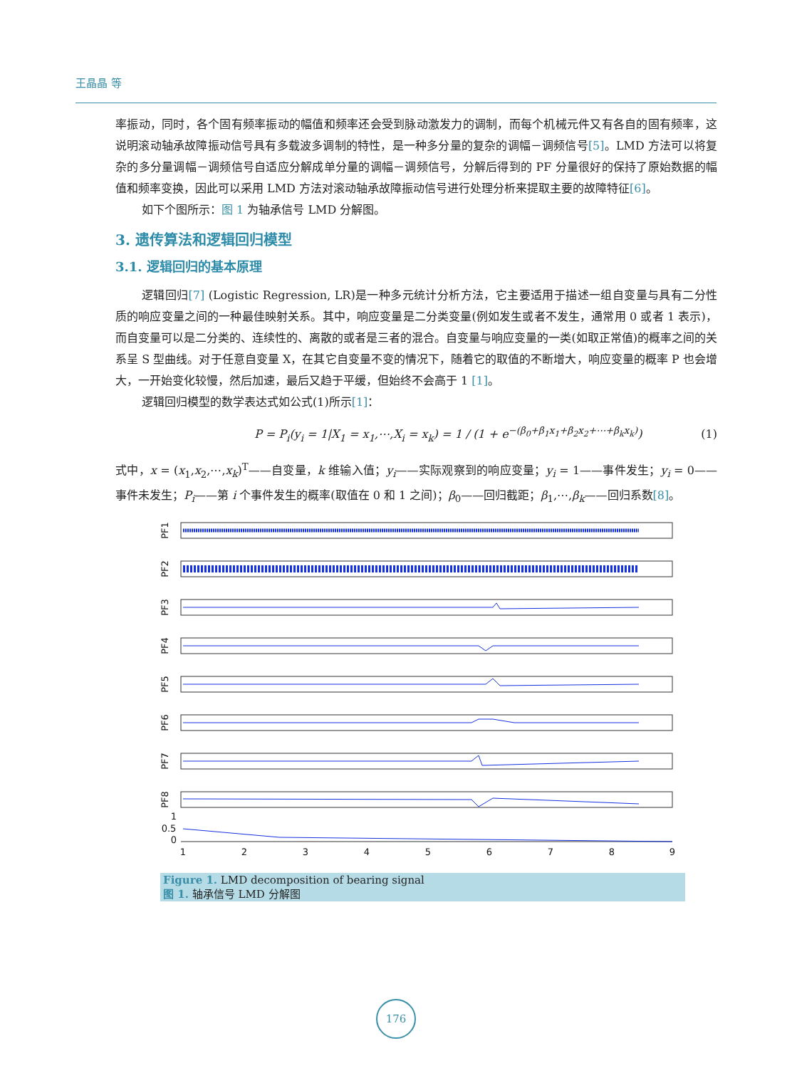王晶晶 等
率振动，同时，各个固有频率振动的幅值和频率还会受到脉动激发力的调制，而每个机械元件又有各自的固有频率，这说明滚动轴承故障振动信号具有多载波多调制的特性，是一种多分量的复杂的调幅－调频信号[5]。LMD 方法可以将复杂的多分量调幅－调频信号自适应分解成单分量的调幅－调频信号，分解后得到的 PF 分量很好的保持了原始数据的幅值和频率变换，因此可以采用 LMD 方法对滚动轴承故障振动信号进行处理分析来提取主要的故障特征[6]。
如下个图所示：图 1 为轴承信号 LMD 分解图。
3. 遗传算法和逻辑回归模型
3.1. 逻辑回归的基本原理
逻辑回归[7] (Logistic Regression, LR)是一种多元统计分析方法，它主要适用于描述一组自变量与具有二分性质的响应变量之间的一种最佳映射关系。其中，响应变量是二分类变量(例如发生或者不发生，通常用 0 或者 1 表示)，而自变量可以是二分类的、连续性的、离散的或者是三者的混合。自变量与响应变量的一类(如取正常值)的概率之间的关系呈 S 型曲线。对于任意自变量 X，在其它自变量不变的情况下，随着它的取值的不断增大，响应变量的概率 P 也会增大，一开始变化较慢，然后加速，最后又趋于平缓，但始终不会高于 1 [1]。
逻辑回归模型的数学表达式如公式(1)所示[1]：
P = P<sub>i</sub>(y<sub>i</sub> = 1|X<sub>1</sub> = x<sub>1</sub>,⋯,X<sub>i</sub> = x<sub>k</sub>) = 1 / (1 + e<sup>−(β<sub>0</sub>+β<sub>1</sub>x<sub>1</sub>+β<sub>2</sub>x<sub>2</sub>+⋯+β<sub>k</sub>x<sub>k</sub>)</sup>) (1)
式中，x = (x<sub>1</sub>,x<sub>2</sub>,⋯,x<sub>k</sub>)<sup>T</sup>——自变量，k 维输入值；y<sub>i</sub>——实际观察到的响应变量；y<sub>i</sub> = 1——事件发生；y<sub>i</sub> = 0——事件未发生；P<sub>i</sub>——第 i 个事件发生的概率(取值在 0 和 1 之间)；β<sub>0</sub>——回归截距；β<sub>1</sub>,⋯,β<sub>k</sub>——回归系数[8]。
PF1
PF2
PF3
PF4
PF5
PF6
PF7
PF8
1
0.5
0
1
2
3
4
5
6
7
8
9
Figure 1. LMD decomposition of bearing signal
图 1. 轴承信号 LMD 分解图
176